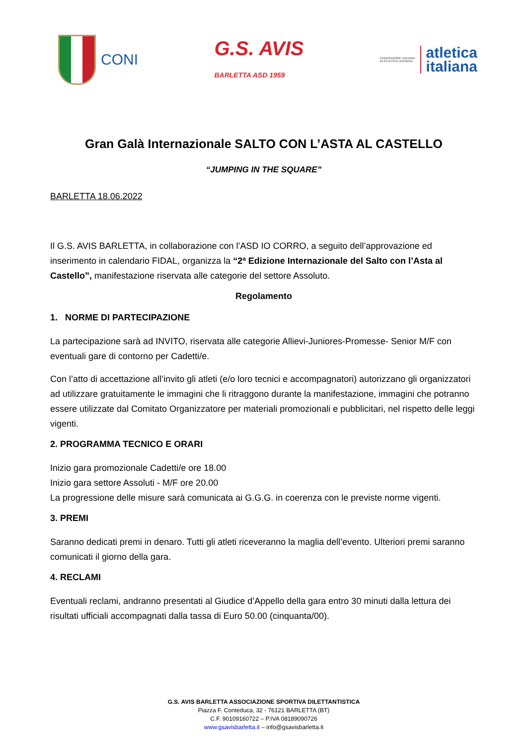CONI
G.S. AVIS
BARLETTA ASD 1959
FEDERAZIONE ITALIANA
DI ATLETICA LEGGERA
atletica
italiana
Gran Galà Internazionale SALTO CON L’ASTA AL CASTELLO
“JUMPING IN THE SQUARE”
BARLETTA 18.06.2022
Il G.S. AVIS BARLETTA, in collaborazione con l’ASD IO CORRO, a seguito dell’approvazione ed inserimento in calendario FIDAL, organizza la “2ª Edizione Internazionale del Salto con l’Asta al Castello”, manifestazione riservata alle categorie del settore Assoluto.
Regolamento
1. NORME DI PARTECIPAZIONE
La partecipazione sarà ad INVITO, riservata alle categorie Allievi-Juniores-Promesse- Senior M/F con eventuali gare di contorno per Cadetti/e.
Con l’atto di accettazione all’invito gli atleti (e/o loro tecnici e accompagnatori) autorizzano gli organizzatori ad utilizzare gratuitamente le immagini che li ritraggono durante la manifestazione, immagini che potranno essere utilizzate dal Comitato Organizzatore per materiali promozionali e pubblicitari, nel rispetto delle leggi vigenti.
2. PROGRAMMA TECNICO E ORARI
Inizio gara promozionale Cadetti/e ore 18.00
Inizio gara settore Assoluti - M/F ore 20.00
La progressione delle misure sarà comunicata ai G.G.G. in coerenza con le previste norme vigenti.
3. PREMI
Saranno dedicati premi in denaro. Tutti gli atleti riceveranno la maglia dell’evento. Ulteriori premi saranno comunicati il giorno della gara.
4. RECLAMI
Eventuali reclami, andranno presentati al Giudice d’Appello della gara entro 30 minuti dalla lettura dei risultati ufficiali accompagnati dalla tassa di Euro 50.00 (cinquanta/00).
G.S. AVIS BARLETTA ASSOCIAZIONE SPORTIVA DILETTANTISTICA
Piazza F. Conteduca, 32 - 76121 BARLETTA (BT)
C.F. 90109160722 – P.IVA 08189090726
www.gsavisbarletta.it – info@gsavisbarletta.it